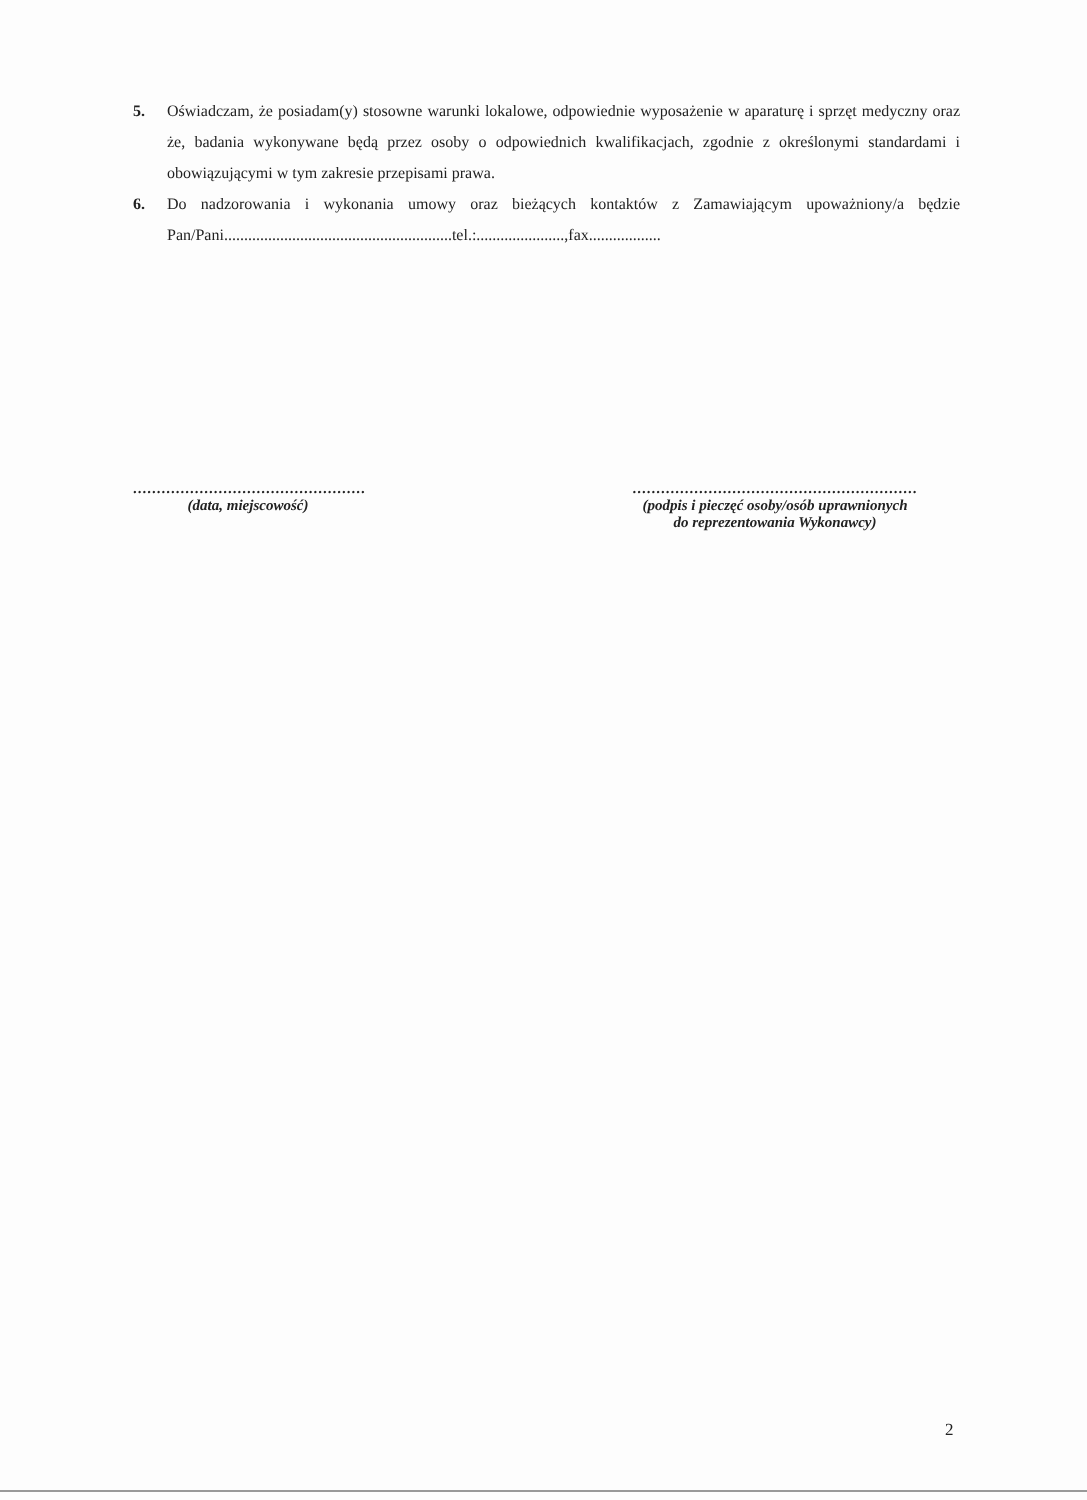5. Oświadczam, że posiadam(y) stosowne warunki lokalowe, odpowiednie wyposażenie w aparaturę i sprzęt medyczny oraz że, badania wykonywane będą przez osoby o odpowiednich kwalifikacjach, zgodnie z określonymi standardami i obowiązującymi w tym zakresie przepisami prawa.
6. Do nadzorowania i wykonania umowy oraz bieżących kontaktów z Zamawiającym upoważniony/a będzie Pan/Pani.........................................................tel.:......................,fax..................
.................................................
(data, miejscowość)
............................................................
(podpis i pieczęć osoby/osób uprawnionych
do reprezentowania Wykonawcy)
2